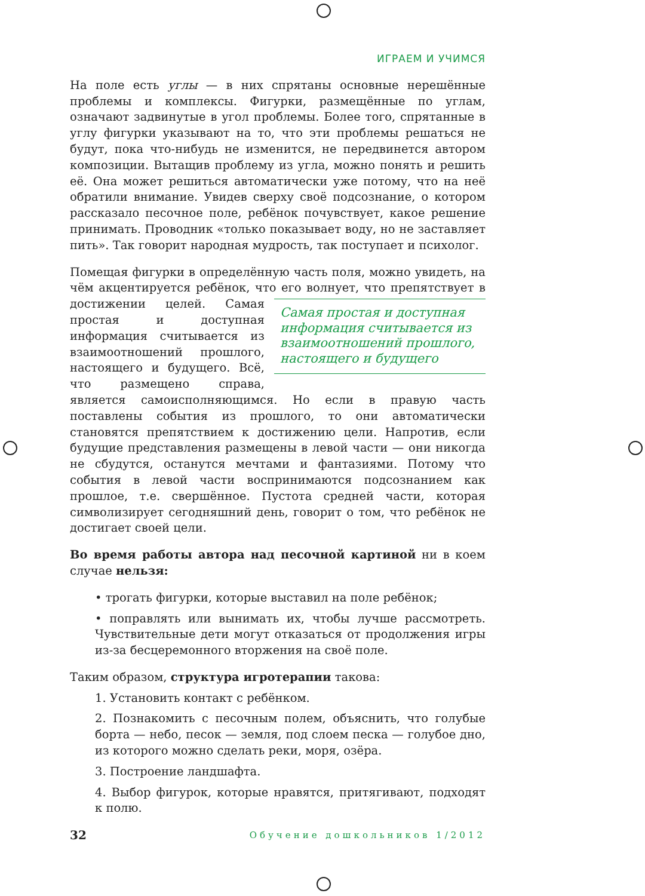ИГРАЕМ И УЧИМСЯ
На поле есть углы — в них спрятаны основные нерешённые проблемы и комплексы. Фигурки, размещённые по углам, означают задвинутые в угол проблемы. Более того, спрятанные в углу фигурки указывают на то, что эти проблемы решаться не будут, пока что-нибудь не изменится, не передвинется автором композиции. Вытащив проблему из угла, можно понять и решить её. Она может решиться автоматически уже потому, что на неё обратили внимание. Увидев сверху своё подсознание, о котором рассказало песочное поле, ребёнок почувствует, какое решение принимать. Проводник «только показывает воду, но не заставляет пить». Так говорит народная мудрость, так поступает и психолог.
Помещая фигурки в определённую часть поля, можно увидеть, на чём акцентируется ребёнок, что его волнует, что препятствует в достижении целей. Самая простая и доступная информация считывается из взаимоотношений прошлого, настоящего и будущего Самая простая и доступная информация считывается из взаимоотношений прошлого, настоящего и будущего. Всё, что размещено справа, является самоисполняющимся. Но если в правую часть поставлены события из прошлого, то они автоматически становятся препятствием к достижению цели. Напротив, если будущие представления размещены в левой части — они никогда не сбудутся, останутся мечтами и фантазиями. Потому что события в левой части воспринимаются подсознанием как прошлое, т.е. свершённое. Пустота средней части, которая символизирует сегодняшний день, говорит о том, что ребёнок не достигает своей цели.
Во время работы автора над песочной картиной ни в коем случае нельзя:
• трогать фигурки, которые выставил на поле ребёнок;
• поправлять или вынимать их, чтобы лучше рассмотреть. Чувствительные дети могут отказаться от продолжения игры из-за бесцеремонного вторжения на своё поле.
Таким образом, структура игротерапии такова:
1. Установить контакт с ребёнком.
2. Познакомить с песочным полем, объяснить, что голубые борта — небо, песок — земля, под слоем песка — голубое дно, из которого можно сделать реки, моря, озёра.
3. Построение ландшафта.
4. Выбор фигурок, которые нравятся, притягивают, подходят к полю.
32 Обучение дошкольников 1/2012